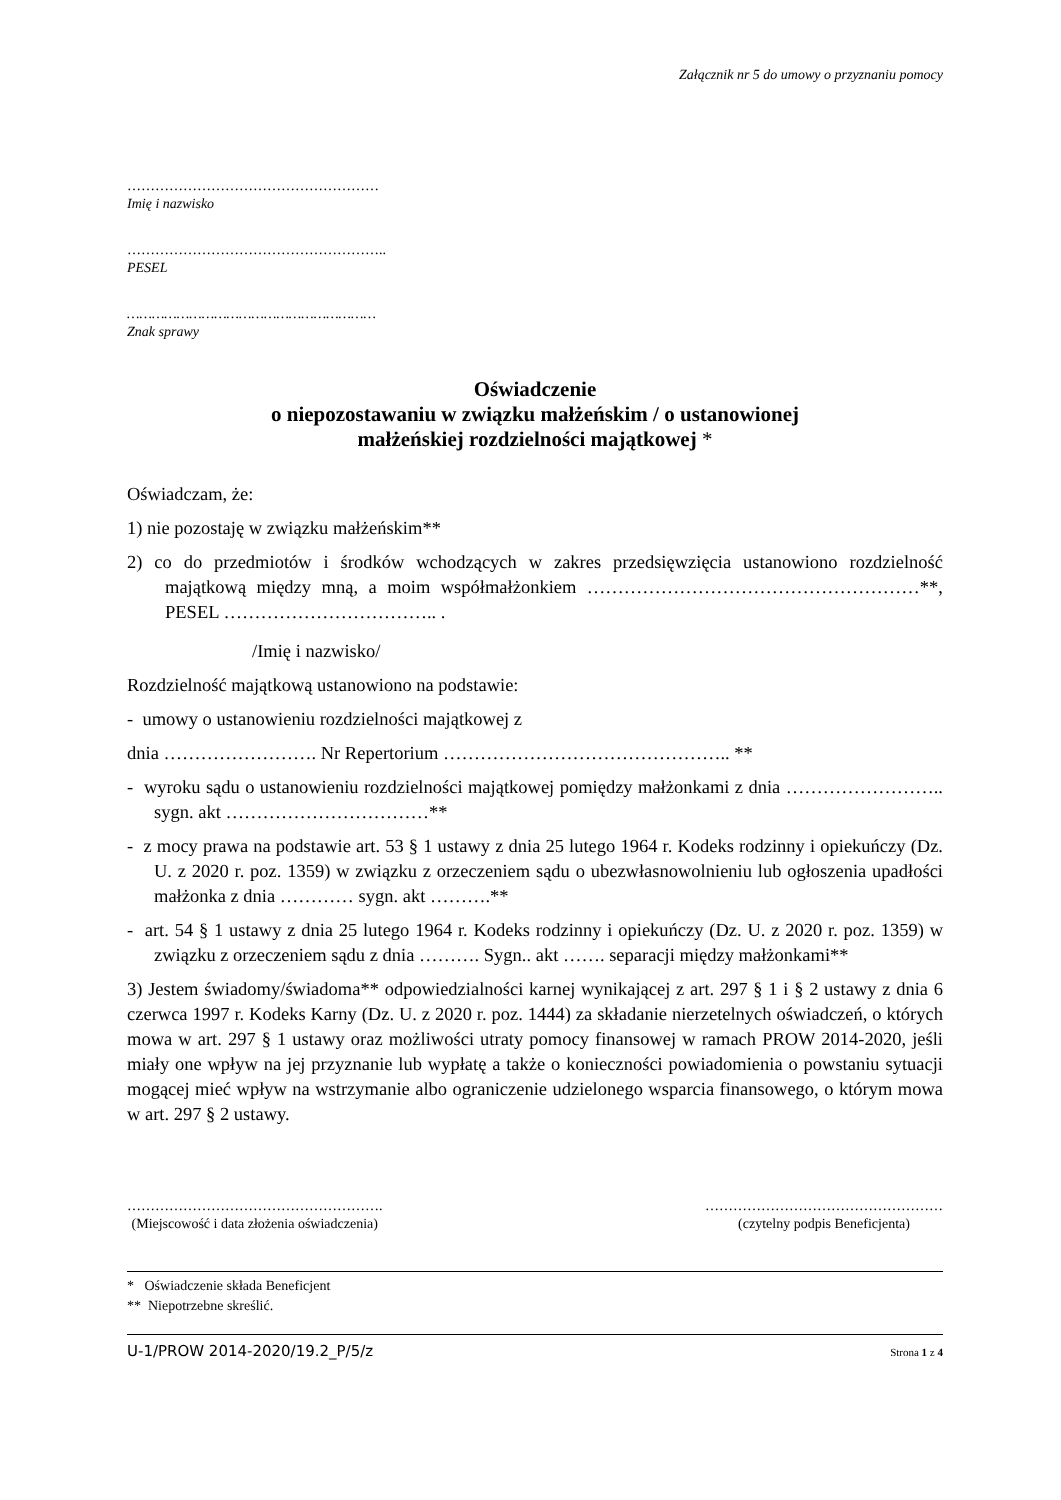Załącznik nr 5 do umowy o przyznaniu pomocy
………………………………………………
Imię i nazwisko
………………………………………………..
PESEL
……………………………………………………
Znak sprawy
Oświadczenie
o niepozostawaniu w związku małżeńskim / o ustanowionej
małżeńskiej rozdzielności majątkowej *
Oświadczam, że:
1) nie pozostaję w związku małżeńskim**
2) co do przedmiotów i środków wchodzących w zakres przedsięwzięcia ustanowiono rozdzielność majątkową między mną, a moim współmałżonkiem ………………………………………………**, PESEL …………………………….. .
/Imię i nazwisko/
Rozdzielność majątkową ustanowiono na podstawie:
- umowy o ustanowieniu rozdzielności majątkowej z
dnia ……………………. Nr Repertorium ……………………………………….. **
- wyroku sądu o ustanowieniu rozdzielności majątkowej pomiędzy małżonkami z dnia …………………….. sygn. akt ……………………………**
- z mocy prawa na podstawie art. 53 § 1 ustawy z dnia 25 lutego 1964 r. Kodeks rodzinny i opiekuńczy (Dz. U. z 2020 r. poz. 1359) w związku z orzeczeniem sądu o ubezwłasnowolnieniu lub ogłoszenia upadłości małżonka z dnia ………… sygn. akt ……….**
- art. 54 § 1 ustawy z dnia 25 lutego 1964 r. Kodeks rodzinny i opiekuńczy (Dz. U. z 2020 r. poz. 1359) w związku z orzeczeniem sądu z dnia ………. Sygn.. akt ……. separacji między małżonkami**
3) Jestem świadomy/świadoma** odpowiedzialności karnej wynikającej z art. 297 § 1 i § 2 ustawy z dnia 6 czerwca 1997 r. Kodeks Karny (Dz. U. z 2020 r. poz. 1444) za składanie nierzetelnych oświadczeń, o których mowa w art. 297 § 1 ustawy oraz możliwości utraty pomocy finansowej w ramach PROW 2014-2020, jeśli miały one wpływ na jej przyznanie lub wypłatę a także o konieczności powiadomienia o powstaniu sytuacji mogącej mieć wpływ na wstrzymanie albo ograniczenie udzielonego wsparcia finansowego, o którym mowa w art. 297 § 2 ustawy.
……………………………………………….
(Miejscowość i data złożenia oświadczenia)
……………………………………………
(czytelny podpis Beneficjenta)
* Oświadczenie składa Beneficjent
** Niepotrzebne skreślić.
U-1/PROW 2014-2020/19.2_P/5/z Strona 1 z 4